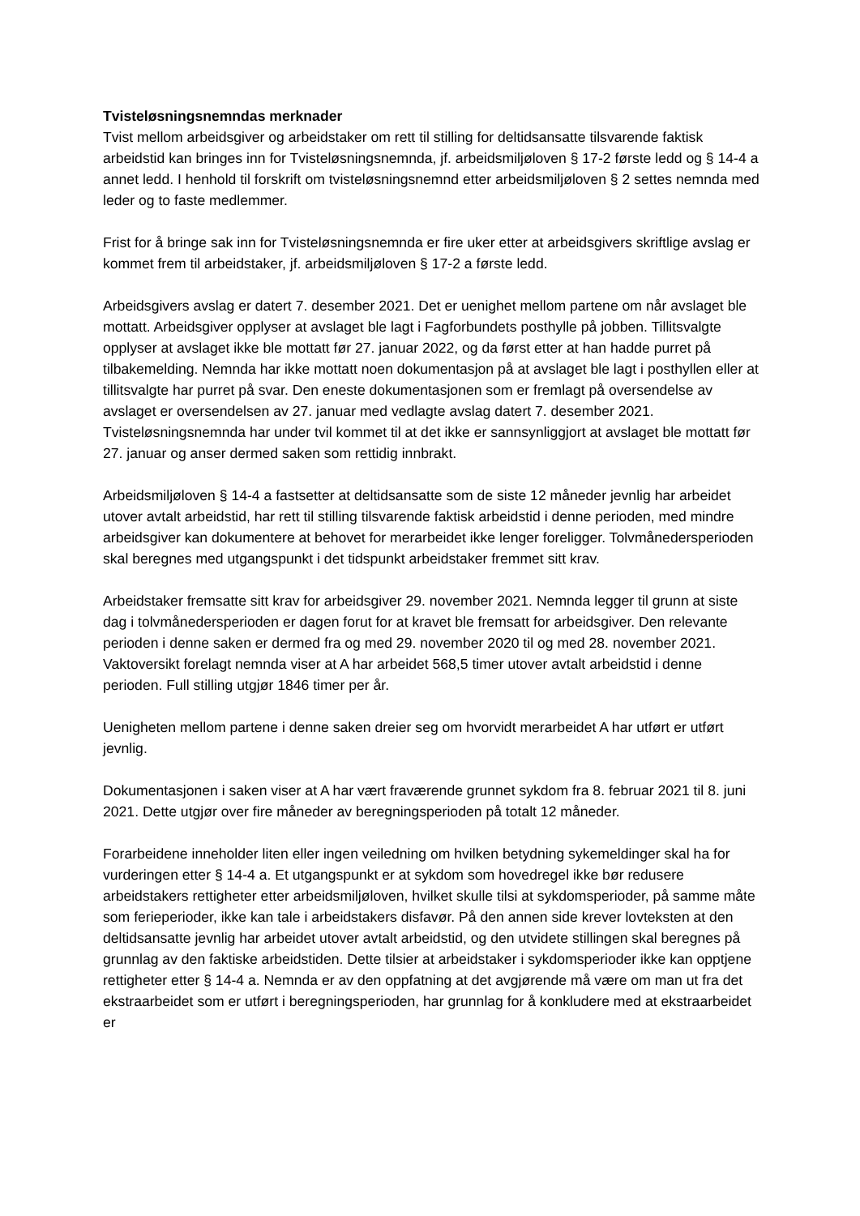Tvisteløsningsnemndas merknader
Tvist mellom arbeidsgiver og arbeidstaker om rett til stilling for deltidsansatte tilsvarende faktisk arbeidstid kan bringes inn for Tvisteløsningsnemnda, jf. arbeidsmiljøloven § 17-2 første ledd og § 14-4 a annet ledd. I henhold til forskrift om tvisteløsningsnemnd etter arbeidsmiljøloven § 2 settes nemnda med leder og to faste medlemmer.
Frist for å bringe sak inn for Tvisteløsningsnemnda er fire uker etter at arbeidsgivers skriftlige avslag er kommet frem til arbeidstaker, jf. arbeidsmiljøloven § 17-2 a første ledd.
Arbeidsgivers avslag er datert 7. desember 2021. Det er uenighet mellom partene om når avslaget ble mottatt. Arbeidsgiver opplyser at avslaget ble lagt i Fagforbundets posthylle på jobben. Tillitsvalgte opplyser at avslaget ikke ble mottatt før 27. januar 2022, og da først etter at han hadde purret på tilbakemelding. Nemnda har ikke mottatt noen dokumentasjon på at avslaget ble lagt i posthyllen eller at tillitsvalgte har purret på svar. Den eneste dokumentasjonen som er fremlagt på oversendelse av avslaget er oversendelsen av 27. januar med vedlagte avslag datert 7. desember 2021. Tvisteløsningsnemnda har under tvil kommet til at det ikke er sannsynliggjort at avslaget ble mottatt før 27. januar og anser dermed saken som rettidig innbrakt.
Arbeidsmiljøloven § 14-4 a fastsetter at deltidsansatte som de siste 12 måneder jevnlig har arbeidet utover avtalt arbeidstid, har rett til stilling tilsvarende faktisk arbeidstid i denne perioden, med mindre arbeidsgiver kan dokumentere at behovet for merarbeidet ikke lenger foreligger. Tolvmånedersperioden skal beregnes med utgangspunkt i det tidspunkt arbeidstaker fremmet sitt krav.
Arbeidstaker fremsatte sitt krav for arbeidsgiver 29. november 2021. Nemnda legger til grunn at siste dag i tolvmånedersperioden er dagen forut for at kravet ble fremsatt for arbeidsgiver. Den relevante perioden i denne saken er dermed fra og med 29. november 2020 til og med 28. november 2021. Vaktoversikt forelagt nemnda viser at A har arbeidet 568,5 timer utover avtalt arbeidstid i denne perioden. Full stilling utgjør 1846 timer per år.
Uenigheten mellom partene i denne saken dreier seg om hvorvidt merarbeidet A har utført er utført jevnlig.
Dokumentasjonen i saken viser at A har vært fraværende grunnet sykdom fra 8. februar 2021 til 8. juni 2021. Dette utgjør over fire måneder av beregningsperioden på totalt 12 måneder.
Forarbeidene inneholder liten eller ingen veiledning om hvilken betydning sykemeldinger skal ha for vurderingen etter § 14-4 a. Et utgangspunkt er at sykdom som hovedregel ikke bør redusere arbeidstakers rettigheter etter arbeidsmiljøloven, hvilket skulle tilsi at sykdomsperioder, på samme måte som ferieperioder, ikke kan tale i arbeidstakers disfavør. På den annen side krever lovteksten at den deltidsansatte jevnlig har arbeidet utover avtalt arbeidstid, og den utvidete stillingen skal beregnes på grunnlag av den faktiske arbeidstiden. Dette tilsier at arbeidstaker i sykdomsperioder ikke kan opptjene rettigheter etter § 14-4 a. Nemnda er av den oppfatning at det avgjørende må være om man ut fra det ekstraarbeidet som er utført i beregningsperioden, har grunnlag for å konkludere med at ekstraarbeidet er